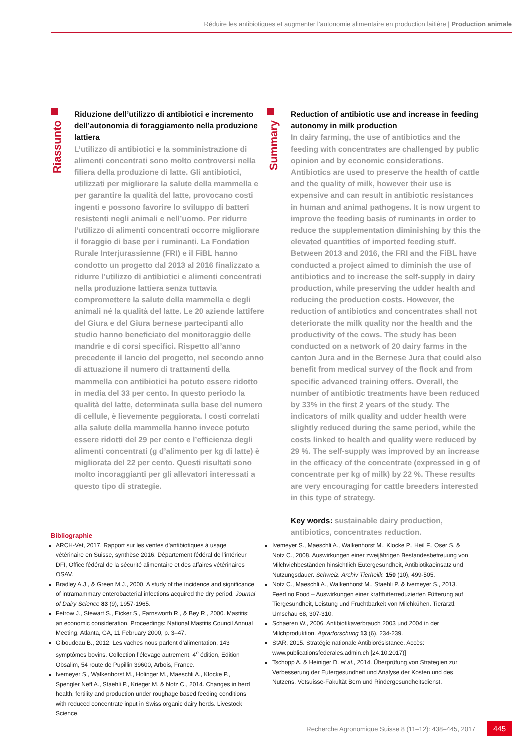Réduire les antibiotiques et augmenter l’autonomie alimentaire en production laitière | Production animale
Riassunto
Riduzione dell’utilizzo di antibiotici e incremento dell’autonomia di foraggiamento nella produzione lattiera
L’utilizzo di antibiotici e la somministrazione di alimenti concentrati sono molto controversi nella filiera della produzione di latte. Gli antibiotici, utilizzati per migliorare la salute della mammella e per garantire la qualità del latte, provocano costi ingenti e possono favorire lo sviluppo di batteri resistenti negli animali e nell’uomo. Per ridurre l’utilizzo di alimenti concentrati occorre migliorare il foraggio di base per i ruminanti. La Fondation Rurale Interjurassienne (FRI) e il FiBL hanno condotto un progetto dal 2013 al 2016 finalizzato a ridurre l’utilizzo di antibiotici e alimenti concentrati nella produzione lattiera senza tuttavia compromettere la salute della mammella e degli animali né la qualità del latte. Le 20 aziende lattifere del Giura e del Giura bernese partecipanti allo studio hanno benefi­ciato del monitoraggio delle mandrie e di corsi specifici. Rispetto all’anno precedente il lancio del progetto, nel secondo anno di attuazione il numero di trattamenti della mammella con antibiotici ha potuto essere ridotto in media del 33 per cento. In questo periodo la qualità del latte, determinata sulla base del numero di cellule, è lievemente peggiorata. I costi correlati alla salute della mammella hanno invece potuto essere ridotti del 29 per cento e l’efficienza degli alimenti concentrati (g d’alimento per kg di latte) è migliorata del 22 per cento. Questi risultati sono molto incoraggianti per gli allevatori interessati a questo tipo di strategie.
Summary
Reduction of antibiotic use and increase in feeding autonomy in milk production
In dairy farming, the use of antibiotics and the feeding with concentrates are challenged by public opinion and by economic considerations. Antibiotics are used to preserve the health of cattle and the quality of milk, however their use is expensive and can result in antibiotic resistances in human and animal pathogens. It is now urgent to improve the feeding basis of ruminants in order to reduce the supplementation diminishing by this the elevated quantities of imported feeding stuff. Between 2013 and 2016, the FRI and the FiBL have conducted a project aimed to diminish the use of antibiotics and to increase the self-supply in dairy production, while preserving the udder health and reducing the production costs. However, the reduction of antibi­otics and concentrates shall not deteriorate the milk quality nor the health and the productivity of the cows. The study has been conducted on a network of 20 dairy farms in the canton Jura and in the Bernese Jura that could also benefit from medical survey of the flock and from specific advanced training offers. Overall, the number of antibiotic treatments have been reduced by 33% in the first 2 years of the study. The indicators of milk quality and udder health were slightly reduced during the same period, while the costs linked to health and quality were reduced by 29 %. The self-supply was improved by an increase in the efficacy of the concentrate (expressed in g of concentrate per kg of milk) by 22 %. These results are very encouraging for cattle breeders interested in this type of strategy.
Key words: sustainable dairy production, antibiotics, concentrates reduction.
Bibliographie
ARCH-Vet, 2017. Rapport sur les ventes d’antibiotiques à usage vétérinaire en Suisse, synthèse 2016. Département fédéral de l’intérieur DFI, Office fédéral de la sécurité alimentaire et des affaires vétérinaires OSAV.
Bradley A.J., & Green M.J., 2000. A study of the incidence and significance of intramammary enterobacterial infections acquired the dry period. Journal of Dairy Science 83 (9), 1957-1965.
Fetrow J., Stewart S., Eicker S., Farnsworth R., & Bey R., 2000. Mastitis: an eco­nomic consideration. Proceedings: National Mastitis Council Annual Meeting, Atlanta, GA, 11 February 2000, p. 3–47.
Giboudeau B., 2012. Les vaches nous parlent d’alimentation, 143 symptômes bovins. Collection l’élevage autrement, 4<sup>e</sup> édition, Edition Obsalim, 54 route de Pupillin 39600, Arbois, France.
Ivemeyer S., Walkenhorst M., Holinger M., Maeschli A., Klocke P., Spengler Neff A., Staehli P., Krieger M. & Notz C., 2014. Changes in herd health, fertility and production under roughage based feeding conditions with reduced concentrate input in Swiss organic dairy herds. Livestock Science.
Ivemeyer S., Maeschli A., Walkenhorst M., Klocke P., Heil F., Oser S. & Notz C., 2008. Auswirkungen einer zweijährigen Bestandesbetreuung von Milchvieh­beständen hinsichtlich Eutergesundheit, Antibiotikaeinsatz und Nutzungsdauer. Schweiz. Archiv Tierheilk. 150 (10), 499-505.
Notz C., Maeschli A., Walkenhorst M., Staehli P. & Ivemeyer S., 2013. Feed no Food – Auswirkungen einer kraftfutterreduzierten Fütterung auf Tiergesundheit, Leistung und Fruchtbarkeit von Milchkühen. Tierärztl. Umschau 68, 307-310.
Schaeren W., 2006. Antibiotikaverbrauch 2003 und 2004 in der Milchproduktion. Agrarforschung 13 (6), 234-239.
StAR, 2015. Stratégie nationale Antibiorésistance. Accès: www.publicationsfe­derales.admin.ch [24.10.2017)]
Tschopp A. & Heiniger D. et al., 2014. Überprüfung von Strategien zur Verbesse­rung der Eutergesundheit und Analyse der Kosten und des Nutzens. Vetsuisse-Fakultät Bern und Rindergesundheitsdienst.
Recherche Agronomique Suisse 8 (11–12): 438–445, 2017 445